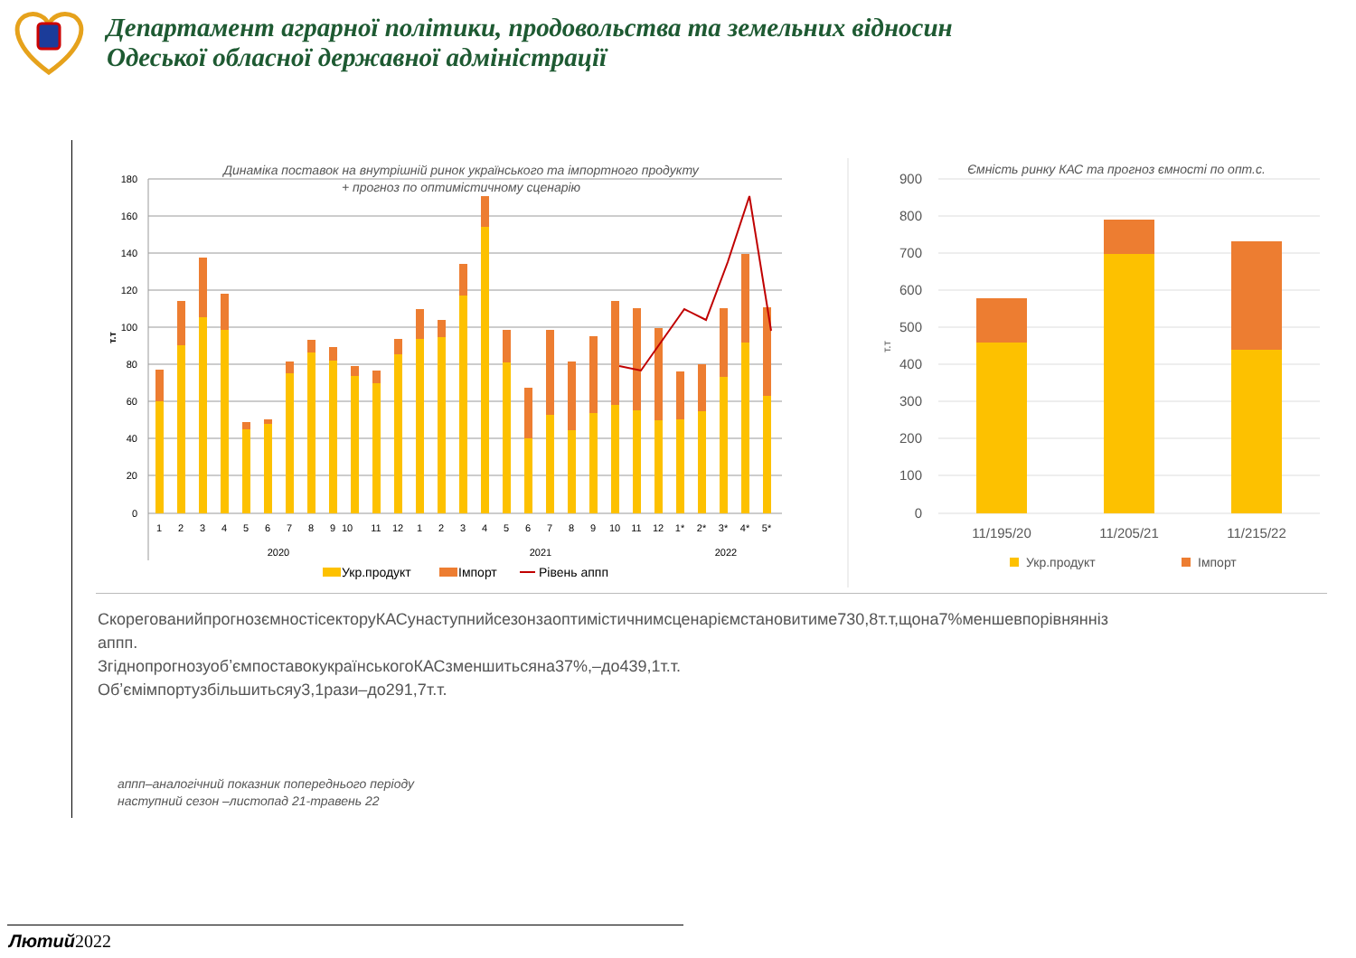Департамент аграрної політики, продовольства та земельних відносин
Одеської обласної державної адміністрації
Динаміка поставок на внутрішній ринок українського та імпортного продукту
+ прогноз по оптимістичному сценарію
180
160
140
120
100
80
60
40
20
0
т.т
1
2
3
4
5
6
7
8
9
10
11
12
1
2
3
4
5
6
7
8
9
10
11
12
1*
2*
3*
4*
5*
2020
2021
2022
Укр.продукт
Імпорт
Рівень аппп
Ємність ринку КАС та прогноз ємності по опт.с.
900
800
700
600
500
400
300
200
100
0
т.т
11/195/20
11/205/21
11/215/22
Укр.продукт
Імпорт
СкорегованийпрогнозємностісекторуКАСунаступнийсезонзаоптимістичнимсценаріємстановитиме730,8т.т,щона7%меншевпорівнянніз
аппп.
ЗгіднопрогнозуобʼємпоставокукраїнськогоКАСзменшитьсяна37%,–до439,1т.т.
Обʼємімпортузбільшитьсяу3,1рази–до291,7т.т.
аппп–аналогічний показник попереднього періоду
наступний сезон –листопад 21-травень 22
Лютий2022